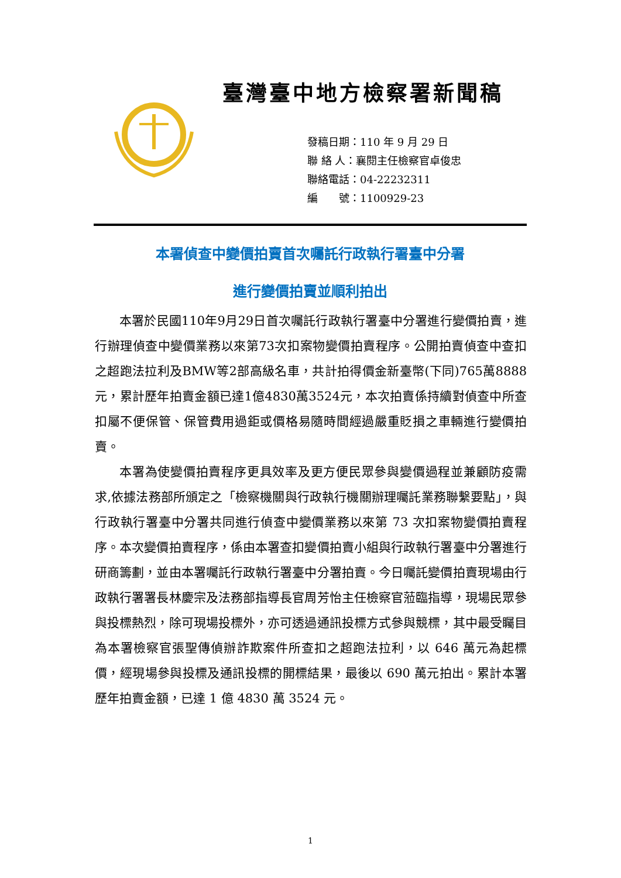臺灣臺中地方檢察署新聞稿
發稿日期：110 年 9 月 29 日
聯 絡 人：襄閱主任檢察官卓俊忠
聯絡電話：04-22232311
編　　號：1100929-23
本署偵查中變價拍賣首次囑託行政執行署臺中分署
進行變價拍賣並順利拍出
本署於民國110年9月29日首次囑託行政執行署臺中分署進行變價拍賣，進行辦理偵查中變價業務以來第73次扣案物變價拍賣程序。公開拍賣偵查中查扣之超跑法拉利及BMW等2部高級名車，共計拍得價金新臺幣(下同)765萬8888元，累計歷年拍賣金額已達1億4830萬3524元，本次拍賣係持續對偵查中所查扣屬不便保管、保管費用過鉅或價格易隨時間經過嚴重貶損之車輛進行變價拍賣。
本署為使變價拍賣程序更具效率及更方便民眾參與變價過程並兼顧防疫需求,依據法務部所頒定之「檢察機關與行政執行機關辦理囑託業務聯繫要點」，與行政執行署臺中分署共同進行偵查中變價業務以來第 73 次扣案物變價拍賣程序。本次變價拍賣程序，係由本署查扣變價拍賣小組與行政執行署臺中分署進行研商籌劃，並由本署囑託行政執行署臺中分署拍賣。今日囑託變價拍賣現場由行政執行署署長林慶宗及法務部指導長官周芳怡主任檢察官蒞臨指導，現場民眾參與投標熱烈，除可現場投標外，亦可透過通訊投標方式參與競標，其中最受矚目為本署檢察官張聖傳偵辦詐欺案件所查扣之超跑法拉利，以 646 萬元為起標價，經現場參與投標及通訊投標的開標結果，最後以 690 萬元拍出。累計本署歷年拍賣金額，已達 1 億 4830 萬 3524 元。
1